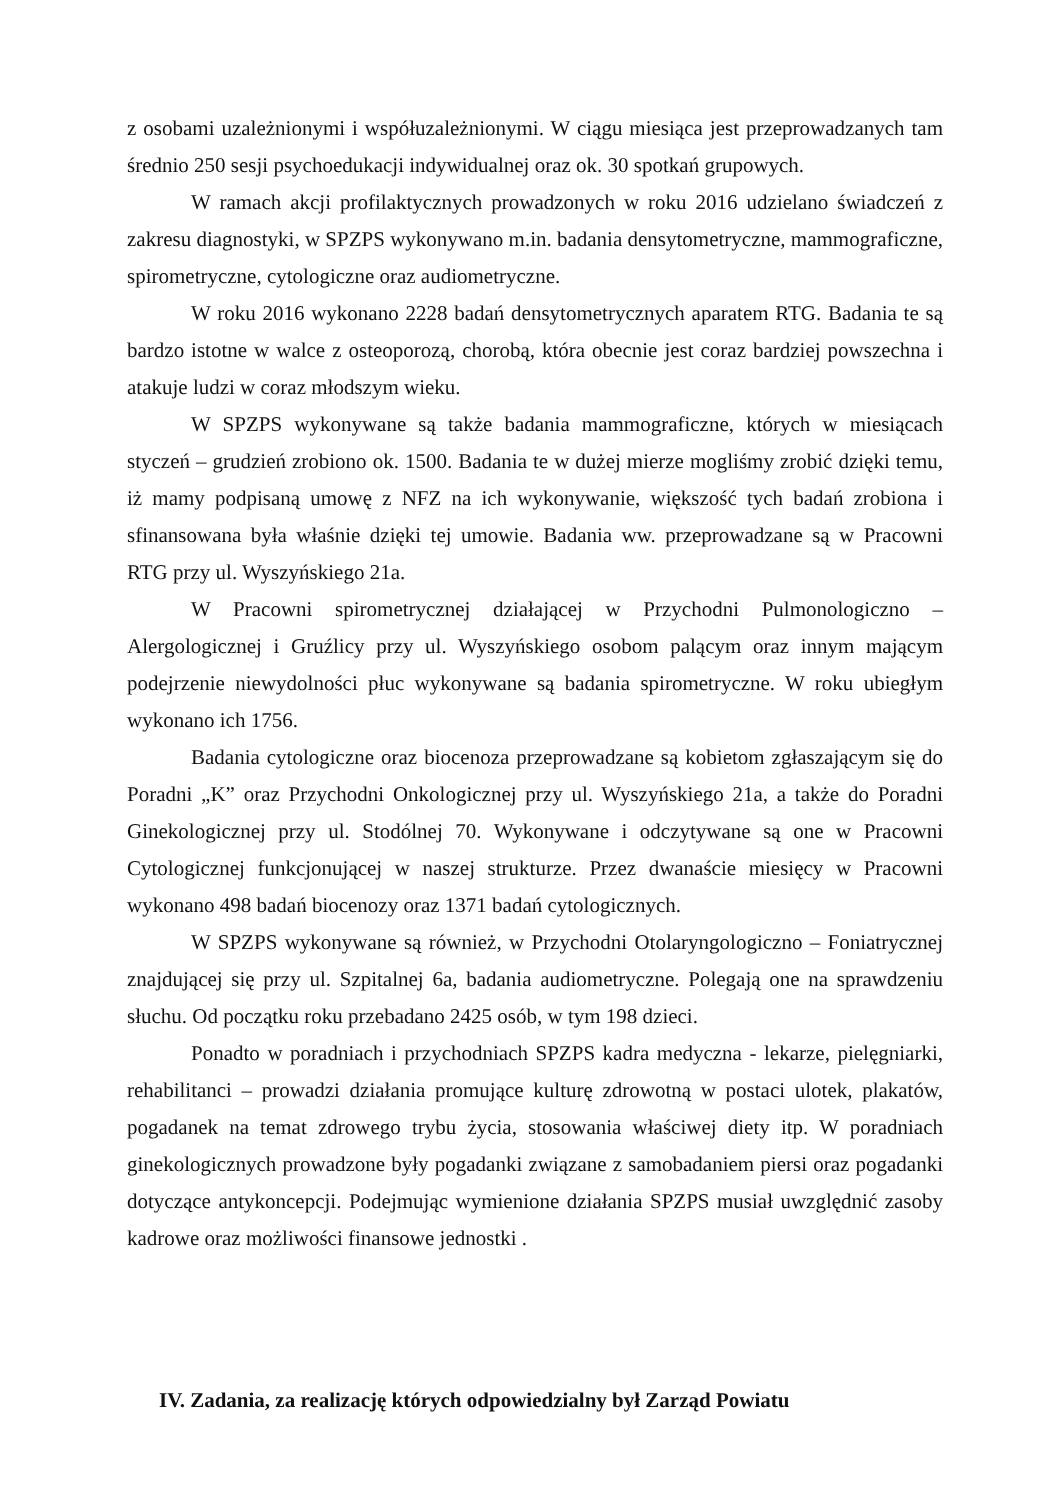z osobami uzależnionymi i współuzależnionymi. W ciągu miesiąca jest przeprowadzanych tam średnio 250 sesji psychoedukacji indywidualnej oraz ok. 30 spotkań grupowych.
W ramach akcji profilaktycznych prowadzonych w roku 2016 udzielano świadczeń z zakresu diagnostyki, w SPZPS wykonywano m.in. badania densytometryczne, mammograficzne, spirometryczne, cytologiczne oraz audiometryczne.
W roku 2016 wykonano 2228 badań densytometrycznych aparatem RTG. Badania te są bardzo istotne w walce z osteoporozą, chorobą, która obecnie jest coraz bardziej powszechna i atakuje ludzi w coraz młodszym wieku.
W SPZPS wykonywane są także badania mammograficzne, których w miesiącach styczeń – grudzień zrobiono ok. 1500. Badania te w dużej mierze mogliśmy zrobić dzięki temu, iż mamy podpisaną umowę z NFZ na ich wykonywanie, większość tych badań zrobiona i sfinansowana była właśnie dzięki tej umowie. Badania ww. przeprowadzane są w Pracowni RTG przy ul. Wyszyńskiego 21a.
W Pracowni spirometrycznej działającej w Przychodni Pulmonologiczno – Alergologicznej i Gruźlicy przy ul. Wyszyńskiego osobom palącym oraz innym mającym podejrzenie niewydolności płuc wykonywane są badania spirometryczne. W roku ubiegłym wykonano ich 1756.
Badania cytologiczne oraz biocenoza przeprowadzane są kobietom zgłaszającym się do Poradni „K” oraz Przychodni Onkologicznej przy ul. Wyszyńskiego 21a, a także do Poradni Ginekologicznej przy ul. Stodólnej 70. Wykonywane i odczytywane są one w Pracowni Cytologicznej funkcjonującej w naszej strukturze. Przez dwanaście miesięcy w Pracowni wykonano 498 badań biocenozy oraz 1371 badań cytologicznych.
W SPZPS wykonywane są również, w Przychodni Otolaryngologiczno – Foniatrycznej znajdującej się przy ul. Szpitalnej 6a, badania audiometryczne. Polegają one na sprawdzeniu słuchu. Od początku roku przebadano 2425 osób, w tym 198 dzieci.
Ponadto w poradniach i przychodniach SPZPS kadra medyczna - lekarze, pielęgniarki, rehabilitanci – prowadzi działania promujące kulturę zdrowotną w postaci ulotek, plakatów, pogadanek na temat zdrowego trybu życia, stosowania właściwej diety itp. W poradniach ginekologicznych prowadzone były pogadanki związane z samobadaniem piersi oraz pogadanki dotyczące antykoncepcji. Podejmując wymienione działania SPZPS musiał uwzględnić zasoby kadrowe oraz możliwości finansowe jednostki .
IV. Zadania, za realizację których odpowiedzialny był Zarząd Powiatu